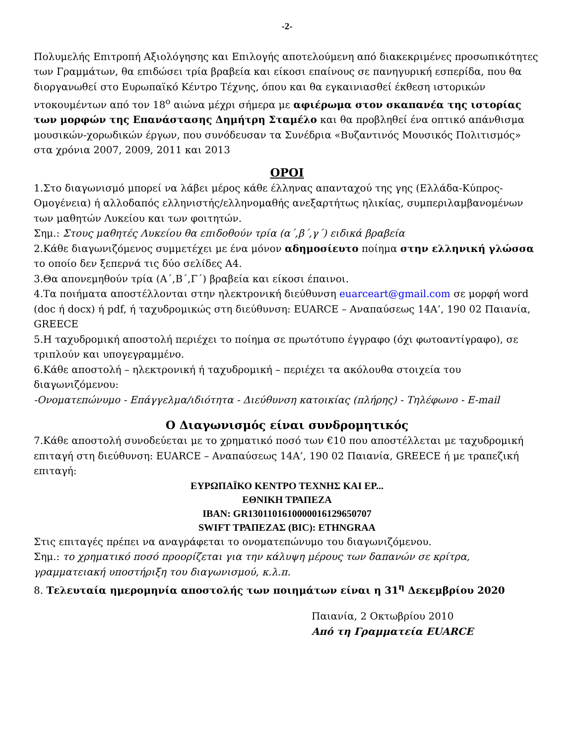-2-
Πολυμελής Επιτροπή Αξιολόγησης και Επιλογής αποτελούμενη από διακεκριμένες προσωπικότητες των Γραμμάτων, θα επιδώσει τρία βραβεία και είκοσι επαίνους σε πανηγυρική εσπερίδα, που θα διοργανωθεί στο Ευρωπαϊκό Κέντρο Τέχνης, όπου και θα εγκαινιασθεί έκθεση ιστορικών ντοκουμέντων από τον 18<sup>ο</sup> αιώνα μέχρι σήμερα με αφιέρωμα στον σκαπανέα της ιστορίας των μορφών της Επανάστασης Δημήτρη Σταμέλο και θα προβληθεί ένα οπτικό απάνθισμα μουσικών-χορωδικών έργων, που συνόδευσαν τα Συνέδρια «Βυζαντινός Μουσικός Πολιτισμός» στα χρόνια 2007, 2009, 2011 και 2013
ΟΡΟΙ
1.Στο διαγωνισμό μπορεί να λάβει μέρος κάθε έλληνας απανταχού της γης (Ελλάδα-Κύπρος-Ομογένεια) ή αλλοδαπός ελληνιστής/ελληνομαθής ανεξαρτήτως ηλικίας, συμπεριλαμβανομένων των μαθητών Λυκείου και των φοιτητών.
Σημ.: Στους μαθητές Λυκείου θα επιδοθούν τρία (α΄,β΄,γ΄) ειδικά βραβεία
2.Κάθε διαγωνιζόμενος συμμετέχει με ένα μόνον αδημοσίευτο ποίημα στην ελληνική γλώσσα το οποίο δεν ξεπερνά τις δύο σελίδες Α4.
3.Θα απονεμηθούν τρία (Α΄,Β΄,Γ΄) βραβεία και είκοσι έπαινοι.
4.Τα ποιήματα αποστέλλονται στην ηλεκτρονική διεύθυνση euarceart@gmail.com σε μορφή word (doc ή docx) ή pdf, ή ταχυδρομικώς στη διεύθυνση: EUARCE – Αναπαύσεως 14Α’, 190 02 Παιανία, GREECE
5.Η ταχυδρομική αποστολή περιέχει το ποίημα σε πρωτότυπο έγγραφο (όχι φωτοαντίγραφο), σε τριπλούν και υπογεγραμμένο.
6.Κάθε αποστολή – ηλεκτρονική ή ταχυδρομική – περιέχει τα ακόλουθα στοιχεία του διαγωνιζόμενου:
-Ονοματεπώνυμο - Επάγγελμα/ιδιότητα - Διεύθυνση κατοικίας (πλήρης) - Τηλέφωνο - E-mail
Ο Διαγωνισμός είναι συνδρομητικός
7.Κάθε αποστολή συνοδεύεται με το χρηματικό ποσό των €10 που αποστέλλεται με ταχυδρομική επιταγή στη διεύθυνση: EUARCE – Αναπαύσεως 14Α’, 190 02 Παιανία, GREECE ή με τραπεζική επιταγή:
ΕΥΡΩΠΑΪΚΟ ΚΕΝΤΡΟ ΤΕΧΝΗΣ ΚΑΙ ΕΡ...
ΕΘΝΙΚΗ ΤΡΑΠΕΖΑ
IBAN: GR1301101610000016129650707
SWIFT ΤΡΑΠΕΖΑΣ (BIC): ETHNGRAA
Στις επιταγές πρέπει να αναγράφεται το ονοματεπώνυμο του διαγωνιζόμενου.
Σημ.: το χρηματικό ποσό προορίζεται για την κάλυψη μέρους των δαπανών σε κρίτρα, γραμματειακή υποστήριξη του διαγωνισμού, κ.λ.π.
8. Τελευταία ημερομηνία αποστολής των ποιημάτων είναι η 31<sup>η</sup> Δεκεμβρίου 2020
Παιανία, 2 Οκτωβρίου 2010
Από τη Γραμματεία EUARCE